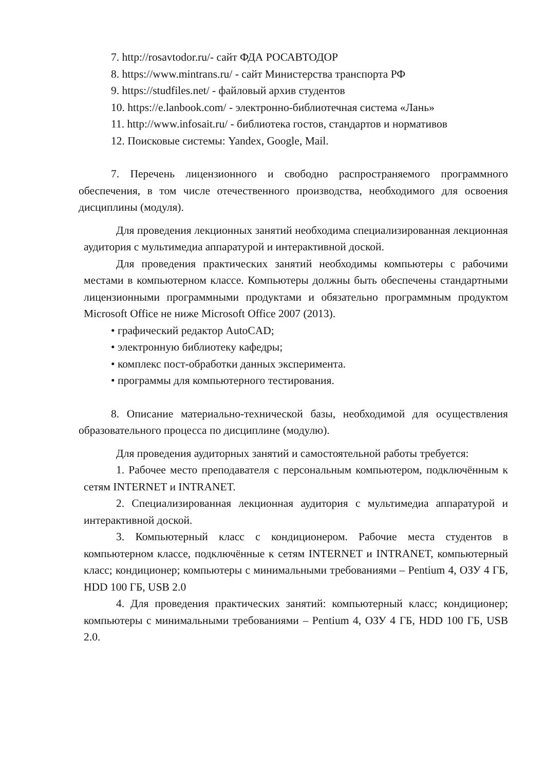7. http://rosavtodor.ru/- сайт ФДА РОСАВТОДОР
8. https://www.mintrans.ru/ - сайт Министерства транспорта РФ
9. https://studfiles.net/ - файловый архив студентов
10. https://e.lanbook.com/ - электронно-библиотечная система «Лань»
11. http://www.infosait.ru/ - библиотека гостов, стандартов и нормативов
12. Поисковые системы: Yandex, Google, Mail.
7. Перечень лицензионного и свободно распространяемого программного обеспечения, в том числе отечественного производства, необходимого для освоения дисциплины (модуля).
Для проведения лекционных занятий необходима специализированная лекционная аудитория с мультимедиа аппаратурой и интерактивной доской.
Для проведения практических занятий необходимы компьютеры с рабочими местами в компьютерном классе. Компьютеры должны быть обеспечены стандартными лицензионными программными продуктами и обязательно программным продуктом Microsoft Office не ниже Microsoft Office 2007 (2013).
• графический редактор AutoCAD;
• электронную библиотеку кафедры;
• комплекс пост-обработки данных эксперимента.
• программы для компьютерного тестирования.
8. Описание материально-технической базы, необходимой для осуществления образовательного процесса по дисциплине (модулю).
Для проведения аудиторных занятий и самостоятельной работы требуется:
1. Рабочее место преподавателя с персональным компьютером, подключённым к сетям INTERNET и INTRANET.
2. Специализированная лекционная аудитория с мультимедиа аппаратурой и интерактивной доской.
3. Компьютерный класс с кондиционером. Рабочие места студентов в компьютерном классе, подключённые к сетям INTERNET и INTRANET, компьютерный класс; кондиционер; компьютеры с минимальными требованиями – Pentium 4, ОЗУ 4 ГБ, HDD 100 ГБ, USB 2.0
4. Для проведения практических занятий: компьютерный класс; кондиционер; компьютеры с минимальными требованиями – Pentium 4, ОЗУ 4 ГБ, HDD 100 ГБ, USB 2.0.